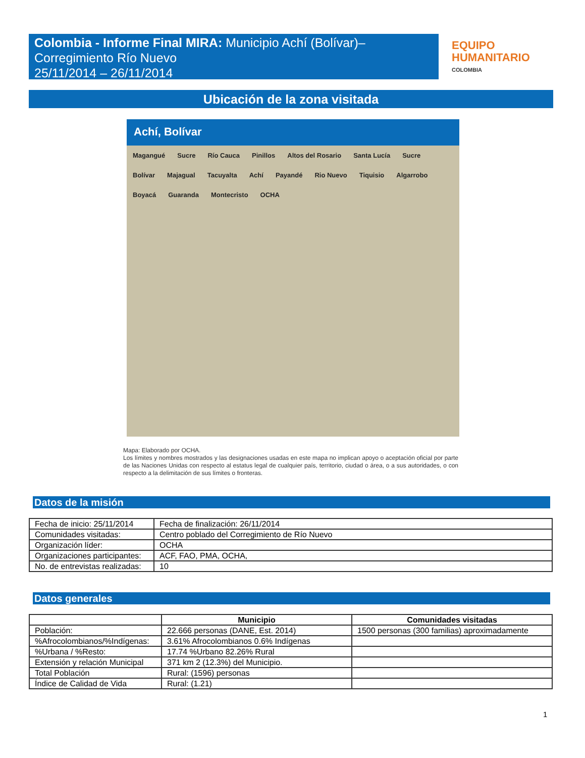Colombia - Informe Final MIRA: Municipio Achí (Bolívar)–
Corregimiento Río Nuevo
25/11/2014 – 26/11/2014
EQUIPO
HUMANITARIO
COLOMBIA
Ubicación de la zona visitada
Achí, Bolívar
Magangué Sucre Río Cauca Pinillos Altos del Rosario Santa Lucía Sucre Bolívar Majagual Tacuyalta Achí Payandé Rio Nuevo Tiquisio Algarrobo Boyacá Guaranda Montecristo OCHA
Mapa: Elaborado por OCHA.
Los límites y nombres mostrados y las designaciones usadas en este mapa no implican apoyo o aceptación oficial por parte de las Naciones Unidas con respecto al estatus legal de cualquier país, territorio, ciudad o área, o a sus autoridades, o con respecto a la delimitación de sus límites o fronteras.
Datos de la misión
| Fecha de inicio: 25/11/2014 | | Fecha de finalización: 26/11/2014 |
| Comunidades visitadas: | Centro poblado del Corregimiento de Río Nuevo | |
| Organización líder: | OCHA | |
| Organizaciones participantes: | ACF, FAO, PMA, OCHA, | |
| No. de entrevistas realizadas: | 10 | |
Datos generales
| | Municipio | Comunidades visitadas |
| --- | --- | --- |
| Población: | 22.666 personas (DANE, Est. 2014) | 1500 personas (300 familias) aproximadamente |
| %Afrocolombianos/%Indígenas: | 3.61% Afrocolombianos 0.6% Indígenas | |
| %Urbana / %Resto: | 17.74 %Urbano 82.26% Rural | |
| Extensión y relación Municipal | 371 km 2 (12.3%) del Municipio. | |
| Total Población | Rural: (1596) personas | |
| Índice de Calidad de Vida | Rural: (1.21) | |
1